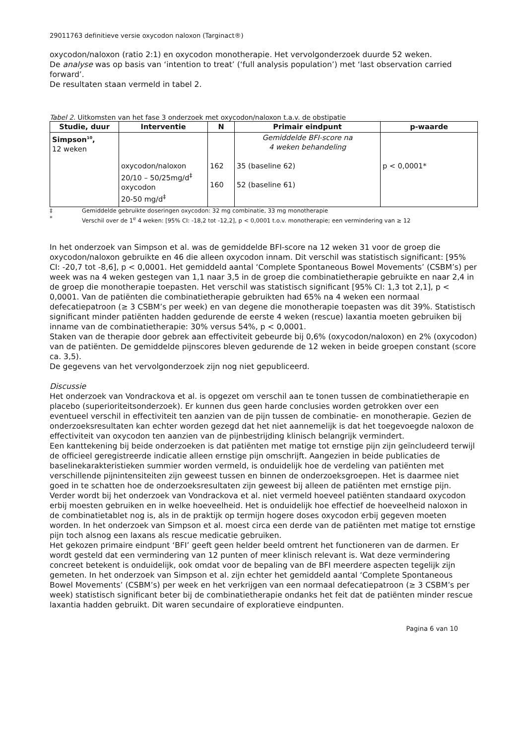29011763 definitieve versie oxycodon naloxon (Targinact®)
oxycodon/naloxon (ratio 2:1) en oxycodon monotherapie. Het vervolgonderzoek duurde 52 weken.
De analyse was op basis van ‘intention to treat’ (‘full analysis population’) met ‘last observation carried forward’.
De resultaten staan vermeld in tabel 2.
Tabel 2. Uitkomsten van het fase 3 onderzoek met oxycodon/naloxon t.a.v. de obstipatie
| Studie, duur | Interventie | N | Primair eindpunt | p-waarde |
| --- | --- | --- | --- | --- |
| Simpson<sup>10</sup>, 12 weken | oxycodon/naloxon 20/10 – 50/25mg/d<sup>‡</sup> oxycodon 20-50 mg/d<sup>‡</sup> | 162 160 | Gemiddelde BFI-score na 4 weken behandeling 35 (baseline 62) 52 (baseline 61) | p < 0,0001* |
‡ Gemiddelde gebruikte doseringen oxycodon: 32 mg combinatie, 33 mg monotherapie
* Verschil over de 1<sup>e</sup> 4 weken: [95% CI: -18,2 tot -12,2], p < 0,0001 t.o.v. monotherapie; een vermindering van ≥ 12
In het onderzoek van Simpson et al. was de gemiddelde BFI-score na 12 weken 31 voor de groep die oxycodon/naloxon gebruikte en 46 die alleen oxycodon innam. Dit verschil was statistisch significant: [95% CI: -20,7 tot -8,6], p < 0,0001. Het gemiddeld aantal ‘Complete Spontaneous Bowel Movements’ (CSBM’s) per week was na 4 weken gestegen van 1,1 naar 3,5 in de groep die combinatietherapie gebruikte en naar 2,4 in de groep die monotherapie toepasten. Het verschil was statistisch significant [95% CI: 1,3 tot 2,1], p < 0,0001. Van de patiënten die combinatietherapie gebruikten had 65% na 4 weken een normaal defecatiepatroon (≥ 3 CSBM’s per week) en van degene die monotherapie toepasten was dit 39%. Statistisch significant minder patiënten hadden gedurende de eerste 4 weken (rescue) laxantia moeten gebruiken bij inname van de combinatietherapie: 30% versus 54%, p < 0,0001.
Staken van de therapie door gebrek aan effectiviteit gebeurde bij 0,6% (oxycodon/naloxon) en 2% (oxycodon) van de patiënten. De gemiddelde pijnscores bleven gedurende de 12 weken in beide groepen constant (score ca. 3,5).
De gegevens van het vervolgonderzoek zijn nog niet gepubliceerd.
Discussie
Het onderzoek van Vondrackova et al. is opgezet om verschil aan te tonen tussen de combinatietherapie en placebo (superioriteitsonderzoek). Er kunnen dus geen harde conclusies worden getrokken over een eventueel verschil in effectiviteit ten aanzien van de pijn tussen de combinatie- en monotherapie. Gezien de onderzoeksresultaten kan echter worden gezegd dat het niet aannemelijk is dat het toegevoegde naloxon de effectiviteit van oxycodon ten aanzien van de pijnbestrijding klinisch belangrijk vermindert.
Een kanttekening bij beide onderzoeken is dat patiënten met matige tot ernstige pijn zijn geïncludeerd terwijl de officieel geregistreerde indicatie alleen ernstige pijn omschrijft. Aangezien in beide publicaties de baselinekarakteristieken summier worden vermeld, is onduidelijk hoe de verdeling van patiënten met verschillende pijnintensiteiten zijn geweest tussen en binnen de onderzoeksgroepen. Het is daarmee niet goed in te schatten hoe de onderzoeksresultaten zijn geweest bij alleen de patiënten met ernstige pijn.
Verder wordt bij het onderzoek van Vondrackova et al. niet vermeld hoeveel patiënten standaard oxycodon erbij moesten gebruiken en in welke hoeveelheid. Het is onduidelijk hoe effectief de hoeveelheid naloxon in de combinatietablet nog is, als in de praktijk op termijn hogere doses oxycodon erbij gegeven moeten worden. In het onderzoek van Simpson et al. moest circa een derde van de patiënten met matige tot ernstige pijn toch alsnog een laxans als rescue medicatie gebruiken.
Het gekozen primaire eindpunt ‘BFI’ geeft geen helder beeld omtrent het functioneren van de darmen. Er wordt gesteld dat een vermindering van 12 punten of meer klinisch relevant is. Wat deze vermindering concreet betekent is onduidelijk, ook omdat voor de bepaling van de BFI meerdere aspecten tegelijk zijn gemeten. In het onderzoek van Simpson et al. zijn echter het gemiddeld aantal ‘Complete Spontaneous Bowel Movements’ (CSBM’s) per week en het verkrijgen van een normaal defecatiepatroon (≥ 3 CSBM’s per week) statistisch significant beter bij de combinatietherapie ondanks het feit dat de patiënten minder rescue laxantia hadden gebruikt. Dit waren secundaire of exploratieve eindpunten.
Pagina 6 van 10